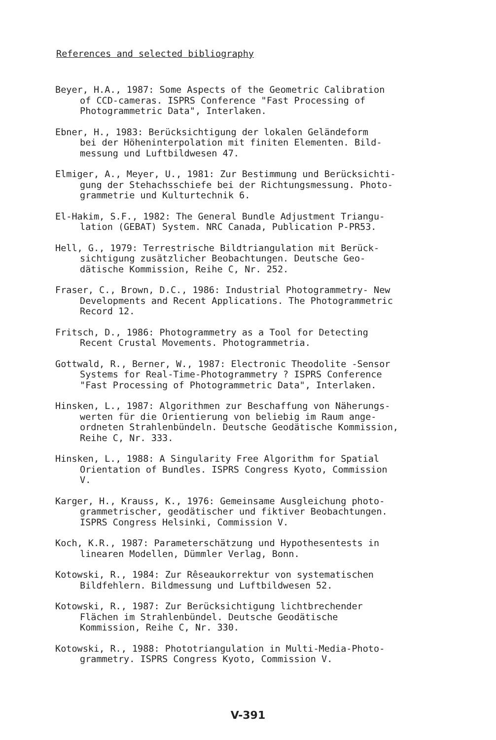References and selected bibliography
Beyer, H.A., 1987: Some Aspects of the Geometric Calibration of CCD-cameras. ISPRS Conference "Fast Processing of Photogrammetric Data", Interlaken.
Ebner, H., 1983: Berücksichtigung der lokalen Geländeform bei der Höheninterpolation mit finiten Elementen. Bild- messung und Luftbildwesen 47.
Elmiger, A., Meyer, U., 1981: Zur Bestimmung und Berücksichti- gung der Stehachsschiefe bei der Richtungsmessung. Photo- grammetrie und Kulturtechnik 6.
El-Hakim, S.F., 1982: The General Bundle Adjustment Triangu- lation (GEBAT) System. NRC Canada, Publication P-PR53.
Hell, G., 1979: Terrestrische Bildtriangulation mit Berück- sichtigung zusätzlicher Beobachtungen. Deutsche Geo- dätische Kommission, Reihe C, Nr. 252.
Fraser, C., Brown, D.C., 1986: Industrial Photogrammetry- New Developments and Recent Applications. The Photogrammetric Record 12.
Fritsch, D., 1986: Photogrammetry as a Tool for Detecting Recent Crustal Movements. Photogrammetria.
Gottwald, R., Berner, W., 1987: Electronic Theodolite -Sensor Systems for Real-Time-Photogrammetry ? ISPRS Conference "Fast Processing of Photogrammetric Data", Interlaken.
Hinsken, L., 1987: Algorithmen zur Beschaffung von Näherungs- werten für die Orientierung von beliebig im Raum ange- ordneten Strahlenbündeln. Deutsche Geodätische Kommission, Reihe C, Nr. 333.
Hinsken, L., 1988: A Singularity Free Algorithm for Spatial Orientation of Bundles. ISPRS Congress Kyoto, Commission V.
Karger, H., Krauss, K., 1976: Gemeinsame Ausgleichung photo- grammetrischer, geodätischer und fiktiver Beobachtungen. ISPRS Congress Helsinki, Commission V.
Koch, K.R., 1987: Parameterschätzung und Hypothesentests in linearen Modellen, Dümmler Verlag, Bonn.
Kotowski, R., 1984: Zur Rêseaukorrektur von systematischen Bildfehlern. Bildmessung und Luftbildwesen 52.
Kotowski, R., 1987: Zur Berücksichtigung lichtbrechender Flächen im Strahlenbündel. Deutsche Geodätische Kommission, Reihe C, Nr. 330.
Kotowski, R., 1988: Phototriangulation in Multi-Media-Photo- grammetry. ISPRS Congress Kyoto, Commission V.
V-391